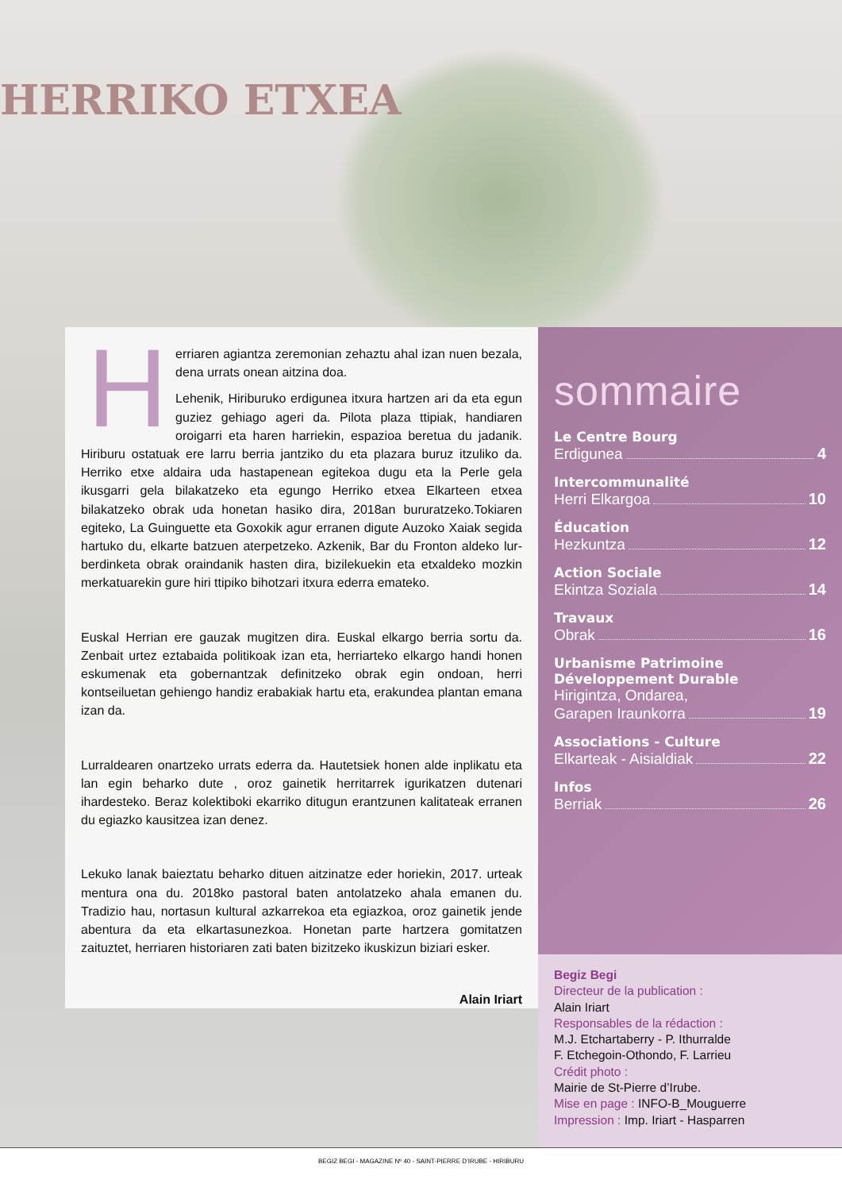HERRIKO ETXEA
H
erriaren agiantza zeremonian zehaztu ahal izan nuen bezala, dena urrats onean aitzina doa.
Lehenik, Hiriburuko erdigunea itxura hartzen ari da eta egun guziez gehiago ageri da. Pilota plaza ttipiak, handiaren oroigarri eta haren harriekin, espazioa beretua du jadanik. Hiriburu ostatuak ere larru berria jantziko du eta plazara buruz itzuliko da. Herriko etxe aldaira uda hastapenean egitekoa dugu eta la Perle gela ikusgarri gela bilakatzeko eta egungo Herriko etxea Elkarteen etxea bilakatzeko obrak uda honetan hasiko dira, 2018an bururatzeko.Tokiaren egiteko, La Guinguette eta Goxokik agur erranen digute Auzoko Xaiak segida hartuko du, elkarte batzuen aterpetzeko. Azkenik, Bar du Fronton aldeko lur-berdinketa obrak oraindanik hasten dira, bizilekuekin eta etxaldeko mozkin merkatuarekin gure hiri ttipiko bihotzari itxura ederra emateko.
Euskal Herrian ere gauzak mugitzen dira. Euskal elkargo berria sortu da. Zenbait urtez eztabaida politikoak izan eta, herriarteko elkargo handi honen eskumenak eta gobernantzak definitzeko obrak egin ondoan, herri kontseiluetan gehiengo handiz erabakiak hartu eta, erakundea plantan emana izan da.
Lurraldearen onartzeko urrats ederra da. Hautetsiek honen alde inplikatu eta lan egin beharko dute , oroz gainetik herritarrek igurikatzen dutenari ihardesteko. Beraz kolektiboki ekarriko ditugun erantzunen kalitateak erranen du egiazko kausitzea izan denez.
Lekuko lanak baieztatu beharko dituen aitzinatze eder horiekin, 2017. urteak mentura ona du. 2018ko pastoral baten antolatzeko ahala emanen du. Tradizio hau, nortasun kultural azkarrekoa eta egiazkoa, oroz gainetik jende abentura da eta elkartasunezkoa. Honetan parte hartzera gomitatzen zaituztet, herriaren historiaren zati baten bizitzeko ikuskizun biziari esker.
Alain Iriart
sommaire
Le Centre Bourg
Erdigunea 4
Intercommunalité
Herri Elkargoa 10
Éducation
Hezkuntza 12
Action Sociale
Ekintza Soziala 14
Travaux
Obrak 16
Urbanisme Patrimoine
Développement Durable
Hirigintza, Ondarea,
Garapen Iraunkorra 19
Associations - Culture
Elkarteak - Aisialdiak 22
Infos
Berriak 26
Begiz Begi
Directeur de la publication :
Alain Iriart
Responsables de la rédaction :
M.J. Etchartaberry - P. Ithurralde
F. Etchegoin-Othondo, F. Larrieu
Crédit photo :
Mairie de St-Pierre d’Irube.
Mise en page : INFO-B_Mouguerre
Impression : Imp. Iriart - Hasparren
BEGIZ BEGI - MAGAZINE Nº 40 - SAINT-PIERRE D’IRUBE - HIRIBURU